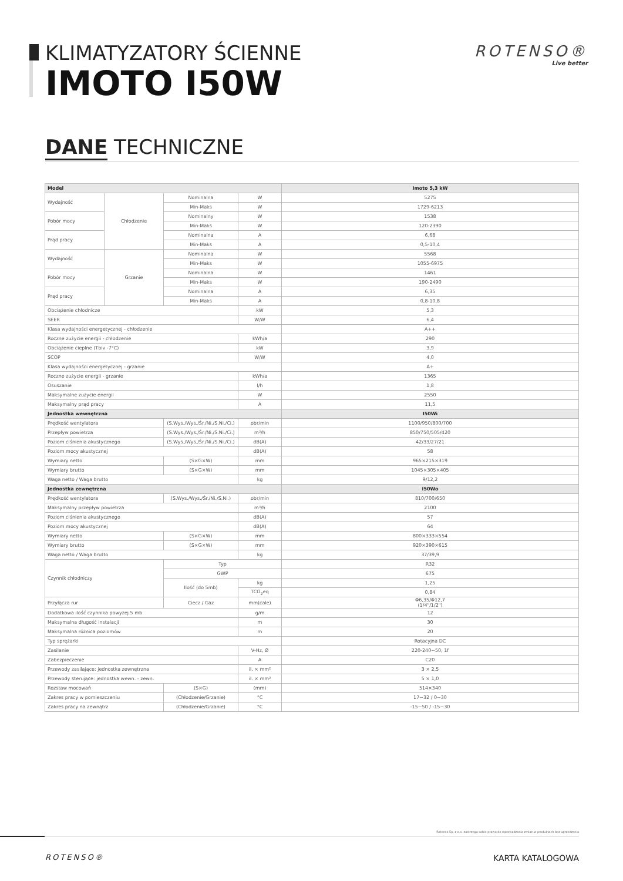KLIMATYZATORY ŚCIENNE
IMOTO I50W
ROTENSO®
Live better
DANE TECHNICZNE
| Model | | | | Imoto 5,3 kW |
| --- | --- | --- | --- | --- |
| Wydajność | Chłodzenie | Nominalna | W | 5275 |
| | | Min-Maks | W | 1729-6213 |
| Pobór mocy | | Nominalny | W | 1538 |
| | | Min-Maks | W | 120-2390 |
| Prąd pracy | | Nominalna | A | 6,68 |
| | | Min-Maks | A | 0,5-10,4 |
| Wydajność | Grzanie | Nominalna | W | 5568 |
| | | Min-Maks | W | 1055-6975 |
| Pobór mocy | | Nominalna | W | 1461 |
| | | Min-Maks | W | 190-2490 |
| Prąd pracy | | Nominalna | A | 6,35 |
| | | Min-Maks | A | 0,8-10,8 |
| Obciążenie chłodnicze | | | kW | 5,3 |
| SEER | | | W/W | 6,4 |
| Klasa wydajności energetycznej - chłodzenie | | | | A++ |
| Roczne zużycie energii - chłodzenie | | | kWh/a | 290 |
| Obciążenie cieplne (Tbiv -7°C) | | | kW | 3,9 |
| SCOP | | | W/W | 4,0 |
| Klasa wydajności energetycznej - grzanie | | | | A+ |
| Roczne zużycie energii - grzanie | | | kWh/a | 1365 |
| Osuszanie | | | l/h | 1,8 |
| Maksymalne zużycie energii | | | W | 2550 |
| Maksymalny prąd pracy | | | A | 11,5 |
| Jednostka wewnętrzna | | | | I50Wi |
| Prędkość wentylatora | | (S.Wys./Wys./Śr./Ni./S.Ni./Ci.) | obr/min | 1100/950/800/700 |
| Przepływ powietrza | | (S.Wys./Wys./Śr./Ni./S.Ni./Ci.) | m³/h | 850/750/505/420 |
| Poziom ciśnienia akustycznego | | (S.Wys./Wys./Śr./Ni./S.Ni./Ci.) | dB(A) | 42/33/27/21 |
| Poziom mocy akustycznej | | | dB(A) | 58 |
| Wymiary netto | | (S×G×W) | mm | 965×215×319 |
| Wymiary brutto | | (S×G×W) | mm | 1045×305×405 |
| Waga netto / Waga brutto | | | kg | 9/12,2 |
| Jednostka zewnętrzna | | | | I50Wo |
| Prędkość wentylatora | | (S.Wys./Wys./Śr./Ni./S.Ni.) | obr/min | 810/700/650 |
| Maksymalny przepływ powietrza | | | m³/h | 2100 |
| Poziom ciśnienia akustycznego | | | dB(A) | 57 |
| Poziom mocy akustycznej | | | dB(A) | 64 |
| Wymiary netto | | (S×G×W) | mm | 800×333×554 |
| Wymiary brutto | | (S×G×W) | mm | 920×390×615 |
| Waga netto / Waga brutto | | | kg | 37/39,9 |
| Czynnik chłodniczy | | Typ | | R32 |
| | | GWP | | 675 |
| | | Ilość (do 5mb) | kg | 1,25 |
| | | | TCO<sub>2</sub>eq | 0,84 |
| Przyłącza rur | | Ciecz / Gaz | mm(cale) | Φ6,35/Φ12,7 (1/4"/1/2") |
| Dodatkowa ilość czynnika powyżej 5 mb | | | g/m | 12 |
| Maksymalna długość instalacji | | | m | 30 |
| Maksymalna różnica poziomów | | | m | 20 |
| Typ sprężarki | | | | Rotacyjna DC |
| Zasilanie | | | V-Hz, Ø | 220-240~50, 1f |
| Zabezpieczenie | | | A | C20 |
| Przewody zasilające: jednostka zewnętrzna | | | il. × mm² | 3 × 2,5 |
| Przewody sterujące: jednostka wewn. - zewn. | | | il. × mm² | 5 × 1,0 |
| Rozstaw mocowań | | (S×G) | (mm) | 514×340 |
| Zakres pracy w pomieszczeniu | | (Chłodzenie/Grzanie) | °C | 17~32 / 0~30 |
| Zakres pracy na zewnątrz | | (Chłodzenie/Grzanie) | °C | -15~50 / -15~30 |
Rotenso Sp. z o.o. zastrzega sobie prawo do wprowadzania zmian w produktach bez uprzedzenia
ROTENSO® KARTA KATALOGOWA